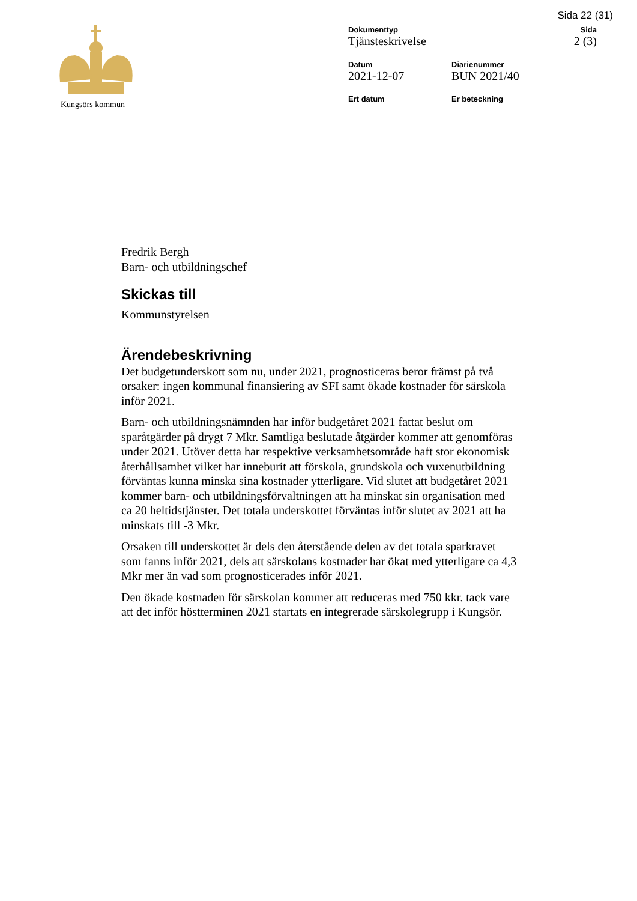Sida 22 (31)
Kungsörs kommun Dokumenttyp
Tjänsteskrivelse
Sida
2 (3)
Datum
2021-12-07
Diarienummer
BUN 2021/40
Ert datum
Er beteckning
Fredrik Bergh
Barn- och utbildningschef
Skickas till
Kommunstyrelsen
Ärendebeskrivning
Det budgetunderskott som nu, under 2021, prognosticeras beror främst på två orsaker: ingen kommunal finansiering av SFI samt ökade kostnader för särskola inför 2021.
Barn- och utbildningsnämnden har inför budgetåret 2021 fattat beslut om sparåtgärder på drygt 7 Mkr. Samtliga beslutade åtgärder kommer att genomföras under 2021. Utöver detta har respektive verksamhetsområde haft stor ekonomisk återhållsamhet vilket har inneburit att förskola, grundskola och vuxenutbildning förväntas kunna minska sina kostnader ytterligare. Vid slutet att budgetåret 2021 kommer barn- och utbildningsförvaltningen att ha minskat sin organisation med ca 20 heltidstjänster. Det totala underskottet förväntas inför slutet av 2021 att ha minskats till -3 Mkr.
Orsaken till underskottet är dels den återstående delen av det totala sparkravet som fanns inför 2021, dels att särskolans kostnader har ökat med ytterligare ca 4,3 Mkr mer än vad som prognosticerades inför 2021.
Den ökade kostnaden för särskolan kommer att reduceras med 750 kkr. tack vare att det inför höstterminen 2021 startats en integrerade särskolegrupp i Kungsör.